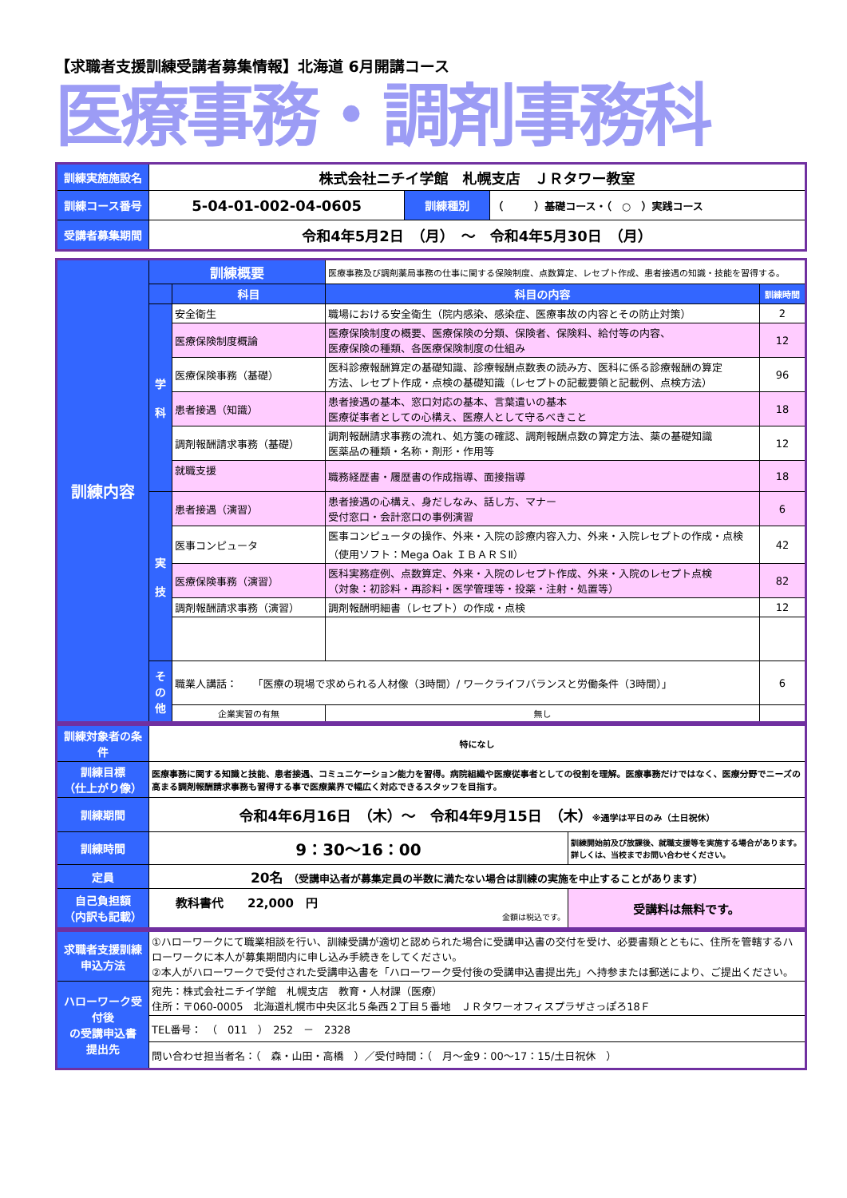【求職者支援訓練受講者募集情報】北海道 6月開講コース
医療事務・調剤事務科
| 訓練実施施設名 | 株式会社ニチイ学館 札幌支店 ＪＲタワー教室 | | |
| 訓練コース番号 | 5-04-01-002-04-0605 | 訓練種別 | （ ）基礎コース・（ ○ ）実践コース |
| 受講者募集期間 | 令和4年5月2日 （月） ～ 令和4年5月30日 （月） | | |
| 訓練内容 | 訓練概要 | | 医療事務及び調剤薬局事務の仕事に関する保険制度、点数算定、レセプト作成、患者接遇の知識・技能を習得する。 | |
| | | 科目 | 科目の内容 | 訓練時間 |
| | 学 科 | 安全衛生 | 職場における安全衛生（院内感染、感染症、医療事故の内容とその防止対策） | 2 |
| | | 医療保険制度概論 | 医療保険制度の概要、医療保険の分類、保険者、保険料、給付等の内容、 医療保険の種類、各医療保険制度の仕組み | 12 |
| | | 医療保険事務（基礎） | 医科診療報酬算定の基礎知識、診療報酬点数表の読み方、医科に係る診療報酬の算定 方法、レセプト作成・点検の基礎知識（レセプトの記載要領と記載例、点検方法） | 96 |
| | | 患者接遇（知識） | 患者接遇の基本、窓口対応の基本、言葉遣いの基本 医療従事者としての心構え、医療人として守るべきこと | 18 |
| | | 調剤報酬請求事務（基礎） | 調剤報酬請求事務の流れ、処方箋の確認、調剤報酬点数の算定方法、薬の基礎知識 医薬品の種類・名称・剤形・作用等 | 12 |
| | | 就職支援 | 職務経歴書・履歴書の作成指導、面接指導 | 18 |
| | 実 技 | 患者接遇（演習） | 患者接遇の心構え、身だしなみ、話し方、マナー 受付窓口・会計窓口の事例演習 | 6 |
| | | 医事コンピュータ | 医事コンピュータの操作、外来・入院の診療内容入力、外来・入院レセプトの作成・点検 （使用ソフト：Mega Oak ＩＢＡＲＳⅡ） | 42 |
| | | 医療保険事務（演習） | 医科実務症例、点数算定、外来・入院のレセプト作成、外来・入院のレセプト点検 （対象：初診料・再診料・医学管理等・投薬・注射・処置等） | 82 |
| | | 調剤報酬請求事務（演習） | 調剤報酬明細書（レセプト）の作成・点検 | 12 |
| | そ の 他 | 職業人講話： 「医療の現場で求められる人材像（3時間）/ ワークライフバランスと労働条件（3時間）」 | | 6 |
| | | 企業実習の有無 | 無し | |
| 訓練対象者の条件 | 特になし | |
| 訓練目標 （仕上がり像） | 医療事務に関する知識と技能、患者接遇、コミュニケーション能力を習得。病院組織や医療従事者としての役割を理解。医療事務だけではなく、医療分野でニーズの高まる調剤報酬請求事務も習得する事で医療業界で幅広く対応できるスタッフを目指す。 | |
| 訓練期間 | 令和4年6月16日 （木）～ 令和4年9月15日 （木） ※通学は平日のみ（土日祝休） | |
| 訓練時間 | 9：30～16：00 | 訓練開始前及び放課後、就職支援等を実施する場合があります。詳しくは、当校までお問い合わせください。 |
| 定員 | 20名 （受講申込者が募集定員の半数に満たない場合は訓練の実施を中止することがあります） | |
| 自己負担額 （内訳も記載） | 教科書代 22,000 円 金額は税込です。 | 受講料は無料です。 |
| 求職者支援訓練 申込方法 | ①ハローワークにて職業相談を行い、訓練受講が適切と認められた場合に受講申込書の交付を受け、必要書類とともに、住所を管轄するハローワークに本人が募集期間内に申し込み手続きをしてください。 ②本人がハローワークで受付された受講申込書を「ハローワーク受付後の受講申込書提出先」へ持参または郵送により、ご提出ください。 |
| ハローワーク受付後 の受講申込書 提出先 | 宛先：株式会社ニチイ学館 札幌支店 教育・人材課（医療） 住所：〒060-0005 北海道札幌市中央区北５条西２丁目５番地 ＪＲタワーオフィスプラザさっぽろ18Ｆ |
| | TEL番号： （ 011 ） 252 － 2328 |
| | 問い合わせ担当者名：（ 森・山田・高橋 ）／受付時間：（ 月～金9：00～17：15/土日祝休 ） |